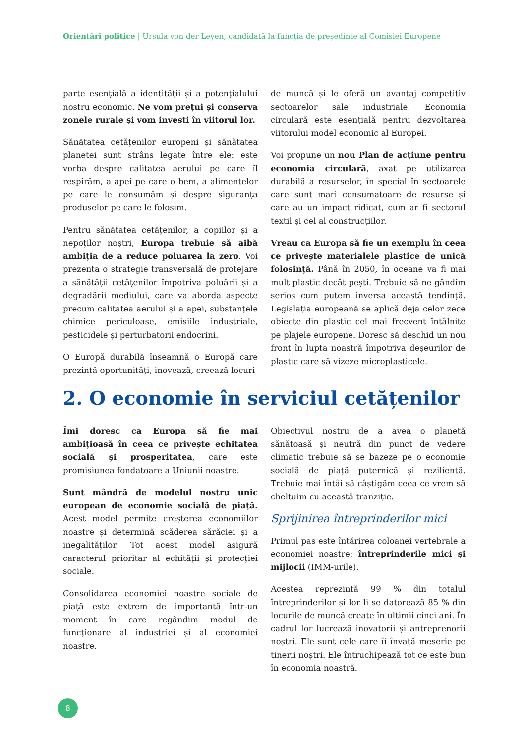Orientări politice | Ursula von der Leyen, candidată la funcția de președinte al Comisiei Europene
parte esențială a identității și a potențialului nostru economic. Ne vom prețui și conserva zonele rurale și vom investi în viitorul lor.
Sănătatea cetățenilor europeni și sănătatea planetei sunt strâns legate între ele: este vorba despre calitatea aerului pe care îl respirăm, a apei pe care o bem, a alimentelor pe care le consumăm și despre siguranța produselor pe care le folosim.
Pentru sănătatea cetățenilor, a copiilor și a nepoților noștri, Europa trebuie să aibă ambiția de a reduce poluarea la zero. Voi prezenta o strategie transversală de protejare a sănătății cetățenilor împotriva poluării și a degradării mediului, care va aborda aspecte precum calitatea aerului și a apei, substanțele chimice periculoase, emisiile industriale, pesticidele și perturbatorii endocrini.
O Europă durabilă înseamnă o Europă care prezintă oportunități, inovează, creează locuri
de muncă și le oferă un avantaj competitiv sectoarelor sale industriale. Economia circulară este esențială pentru dezvoltarea viitorului model economic al Europei.
Voi propune un nou Plan de acțiune pentru economia circulară, axat pe utilizarea durabilă a resurselor, în special în sectoarele care sunt mari consumatoare de resurse și care au un impact ridicat, cum ar fi sectorul textil și cel al construcțiilor.
Vreau ca Europa să fie un exemplu în ceea ce privește materialele plastice de unică folosință. Până în 2050, în oceane va fi mai mult plastic decât pești. Trebuie să ne gândim serios cum putem inversa această tendință. Legislația europeană se aplică deja celor zece obiecte din plastic cel mai frecvent întâlnite pe plajele europene. Doresc să deschid un nou front în lupta noastră împotriva deșeurilor de plastic care să vizeze microplasticele.
2. O economie în serviciul cetățenilor
Îmi doresc ca Europa să fie mai ambițioasă în ceea ce privește echitatea socială și prosperitatea, care este promisiunea fondatoare a Uniunii noastre.
Sunt mândră de modelul nostru unic european de economie socială de piață. Acest model permite creșterea economiilor noastre și determină scăderea sărăciei și a inegalităților. Tot acest model asigură caracterul prioritar al echității și protecției sociale.
Consolidarea economiei noastre sociale de piață este extrem de importantă într-un moment în care regândim modul de funcționare al industriei și al economiei noastre.
Obiectivul nostru de a avea o planetă sănătoasă și neutră din punct de vedere climatic trebuie să se bazeze pe o economie socială de piață puternică și rezilientă. Trebuie mai întâi să câștigăm ceea ce vrem să cheltuim cu această tranziție.
Sprijinirea întreprinderilor mici
Primul pas este întărirea coloanei vertebrale a economiei noastre: întreprinderile mici și mijlocii (IMM-urile).
Acestea reprezintă 99 % din totalul întreprinderilor și lor li se datorează 85 % din locurile de muncă create în ultimii cinci ani. În cadrul lor lucrează inovatorii și antreprenorii noștri. Ele sunt cele care îi învață meserie pe tinerii noștri. Ele întruchipează tot ce este bun în economia noastră.
8